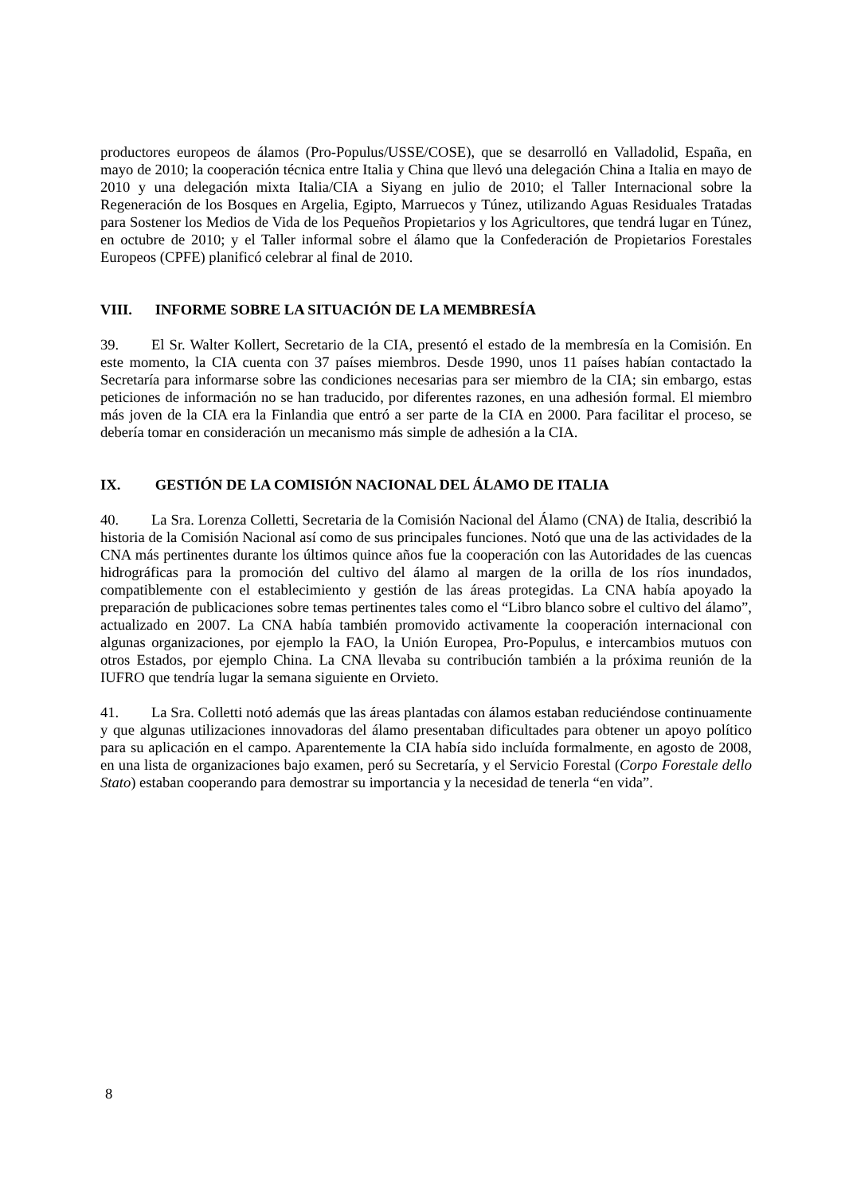productores europeos de álamos (Pro-Populus/USSE/COSE), que se desarrolló en Valladolid, España, en mayo de 2010; la cooperación técnica entre Italia y China que llevó una delegación China a Italia en mayo de 2010 y una delegación mixta Italia/CIA a Siyang en julio de 2010; el Taller Internacional sobre la Regeneración de los Bosques en Argelia, Egipto, Marruecos y Túnez, utilizando Aguas Residuales Tratadas para Sostener los Medios de Vida de los Pequeños Propietarios y los Agricultores, que tendrá lugar en Túnez, en octubre de 2010; y el Taller informal sobre el álamo que la Confederación de Propietarios Forestales Europeos (CPFE) planificó celebrar al final de 2010.
VIII. INFORME SOBRE LA SITUACIÓN DE LA MEMBRESÍA
39. El Sr. Walter Kollert, Secretario de la CIA, presentó el estado de la membresía en la Comisión. En este momento, la CIA cuenta con 37 países miembros. Desde 1990, unos 11 países habían contactado la Secretaría para informarse sobre las condiciones necesarias para ser miembro de la CIA; sin embargo, estas peticiones de información no se han traducido, por diferentes razones, en una adhesión formal. El miembro más joven de la CIA era la Finlandia que entró a ser parte de la CIA en 2000. Para facilitar el proceso, se debería tomar en consideración un mecanismo más simple de adhesión a la CIA.
IX. GESTIÓN DE LA COMISIÓN NACIONAL DEL ÁLAMO DE ITALIA
40. La Sra. Lorenza Colletti, Secretaria de la Comisión Nacional del Álamo (CNA) de Italia, describió la historia de la Comisión Nacional así como de sus principales funciones. Notó que una de las actividades de la CNA más pertinentes durante los últimos quince años fue la cooperación con las Autoridades de las cuencas hidrográficas para la promoción del cultivo del álamo al margen de la orilla de los ríos inundados, compatiblemente con el establecimiento y gestión de las áreas protegidas. La CNA había apoyado la preparación de publicaciones sobre temas pertinentes tales como el “Libro blanco sobre el cultivo del álamo”, actualizado en 2007. La CNA había también promovido activamente la cooperación internacional con algunas organizaciones, por ejemplo la FAO, la Unión Europea, Pro-Populus, e intercambios mutuos con otros Estados, por ejemplo China. La CNA llevaba su contribución también a la próxima reunión de la IUFRO que tendría lugar la semana siguiente en Orvieto.
41. La Sra. Colletti notó además que las áreas plantadas con álamos estaban reduciéndose continuamente y que algunas utilizaciones innovadoras del álamo presentaban dificultades para obtener un apoyo político para su aplicación en el campo. Aparentemente la CIA había sido incluída formalmente, en agosto de 2008, en una lista de organizaciones bajo examen, peró su Secretaría, y el Servicio Forestal (Corpo Forestale dello Stato) estaban cooperando para demostrar su importancia y la necesidad de tenerla “en vida”.
8